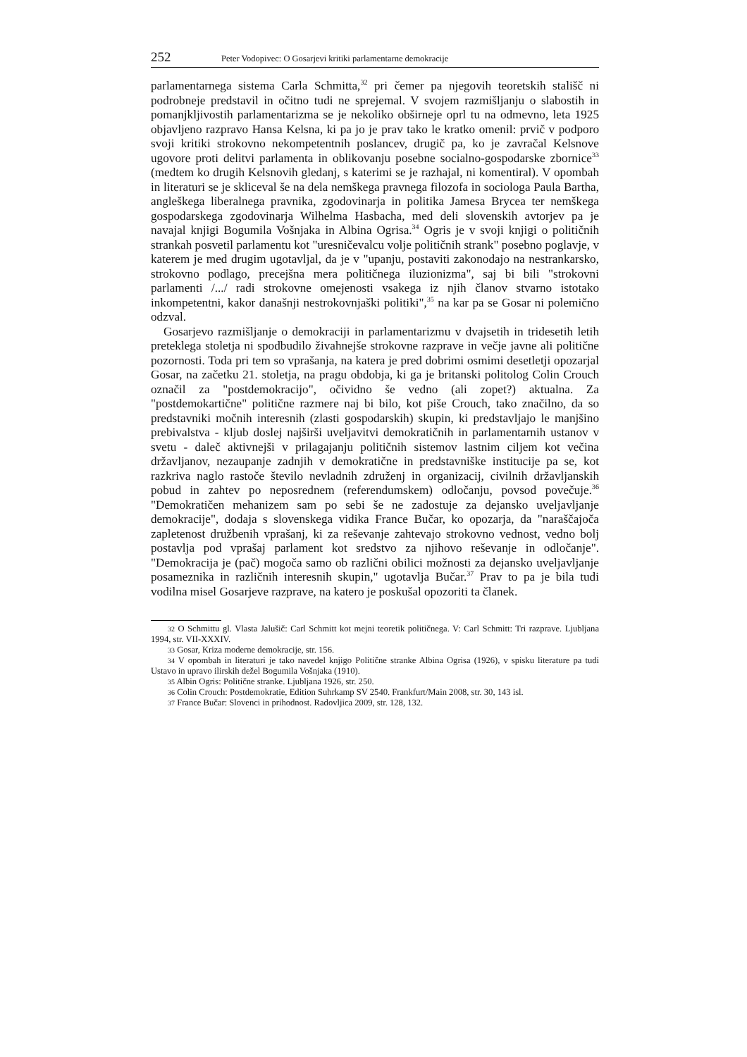252 Peter Vodopivec: O Gosarjevi kritiki parlamentarne demokracije
parlamentarnega sistema Carla Schmitta,<sup>32</sup> pri čemer pa njegovih teoretskih stališč ni podrobneje predstavil in očitno tudi ne sprejemal. V svojem razmišljanju o slabostih in pomanjkljivostih parlamentarizma se je nekoliko obširneje oprl tu na odmevno, leta 1925 objavljeno razpravo Hansa Kelsna, ki pa jo je prav tako le kratko omenil: prvič v podporo svoji kritiki strokovno nekompetentnih poslancev, drugič pa, ko je zavračal Kelsnove ugovore proti delitvi parlamenta in oblikovanju posebne socialno-gospodarske zbornice<sup>33</sup> (medtem ko drugih Kelsnovih gledanj, s katerimi se je razhajal, ni komentiral). V opombah in literaturi se je skliceval še na dela nemškega pravnega filozofa in sociologa Paula Bartha, angleškega liberalnega pravnika, zgodovinarja in politika Jamesa Brycea ter nemškega gospodarskega zgodovinarja Wilhelma Hasbacha, med deli slovenskih avtorjev pa je navajal knjigi Bogumila Vošnjaka in Albina Ogrisa.<sup>34</sup> Ogris je v svoji knjigi o političnih strankah posvetil parlamentu kot "uresničevalcu volje političnih strank" posebno poglavje, v katerem je med drugim ugotavljal, da je v "upanju, postaviti zakonodajo na nestrankarsko, strokovno podlago, precejšna mera političnega iluzionizma", saj bi bili "strokovni parlamenti /.../ radi strokovne omejenosti vsakega iz njih članov stvarno istotako inkompetentni, kakor današnji nestrokovnjaški politiki",<sup>35</sup> na kar pa se Gosar ni polemično odzval.
Gosarjevo razmišljanje o demokraciji in parlamentarizmu v dvajsetih in tridesetih letih preteklega stoletja ni spodbudilo živahnejše strokovne razprave in večje javne ali politične pozornosti. Toda pri tem so vprašanja, na katera je pred dobrimi osmimi desetletji opozarjal Gosar, na začetku 21. stoletja, na pragu obdobja, ki ga je britanski politolog Colin Crouch označil za "postdemokracijo", očividno še vedno (ali zopet?) aktualna. Za "postdemokartične" politične razmere naj bi bilo, kot piše Crouch, tako značilno, da so predstavniki močnih interesnih (zlasti gospodarskih) skupin, ki predstavljajo le manjšino prebivalstva - kljub doslej najširši uveljavitvi demokratičnih in parlamentarnih ustanov v svetu - daleč aktivnejši v prilagajanju političnih sistemov lastnim ciljem kot večina državljanov, nezaupanje zadnjih v demokratične in predstavniške institucije pa se, kot razkriva naglo rastoče število nevladnih združenj in organizacij, civilnih državljanskih pobud in zahtev po neposrednem (referendumskem) odločanju, povsod povečuje.<sup>36</sup> "Demokratičen mehanizem sam po sebi še ne zadostuje za dejansko uveljavljanje demokracije", dodaja s slovenskega vidika France Bučar, ko opozarja, da "naraščajoča zapletenost družbenih vprašanj, ki za reševanje zahtevajo strokovno vednost, vedno bolj postavlja pod vprašaj parlament kot sredstvo za njihovo reševanje in odločanje". "Demokracija je (pač) mogoča samo ob različni obilici možnosti za dejansko uveljavljanje posameznika in različnih interesnih skupin," ugotavlja Bučar.<sup>37</sup> Prav to pa je bila tudi vodilna misel Gosarjeve razprave, na katero je poskušal opozoriti ta članek.
32 O Schmittu gl. Vlasta Jalušič: Carl Schmitt kot mejni teoretik političnega. V: Carl Schmitt: Tri razprave. Ljubljana 1994, str. VII-XXXIV.
33 Gosar, Kriza moderne demokracije, str. 156.
34 V opombah in literaturi je tako navedel knjigo Politične stranke Albina Ogrisa (1926), v spisku literature pa tudi Ustavo in upravo ilirskih dežel Bogumila Vošnjaka (1910).
35 Albin Ogris: Politične stranke. Ljubljana 1926, str. 250.
36 Colin Crouch: Postdemokratie, Edition Suhrkamp SV 2540. Frankfurt/Main 2008, str. 30, 143 isl.
37 France Bučar: Slovenci in prihodnost. Radovljica 2009, str. 128, 132.